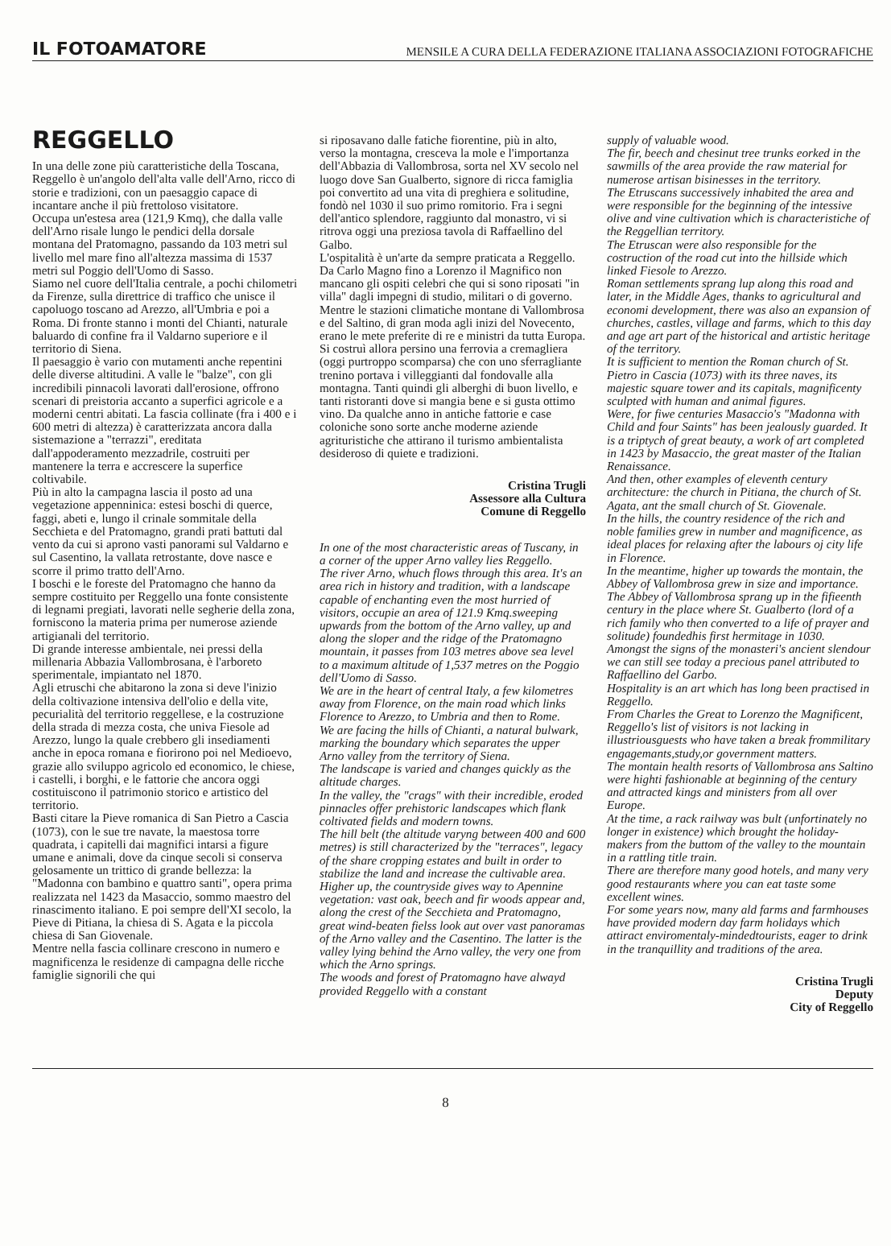IL FOTOAMATORE MENSILE A CURA DELLA FEDERAZIONE ITALIANA ASSOCIAZIONI FOTOGRAFICHE
REGGELLO
In una delle zone più caratteristiche della Toscana, Reggello è un'angolo dell'alta valle dell'Arno, ricco di storie e tradizioni, con un paesaggio capace di incantare anche il più frettoloso visitatore.
Occupa un'estesa area (121,9 Kmq), che dalla valle dell'Arno risale lungo le pendici della dorsale montana del Pratomagno, passando da 103 metri sul livello mel mare fino all'altezza massima di 1537 metri sul Poggio dell'Uomo di Sasso.
Siamo nel cuore dell'Italia centrale, a pochi chilometri da Firenze, sulla direttrice di traffico che unisce il capoluogo toscano ad Arezzo, all'Umbria e poi a Roma. Di fronte stanno i monti del Chianti, naturale baluardo di confine fra il Valdarno superiore e il territorio di Siena.
Il paesaggio è vario con mutamenti anche repentini delle diverse altitudini. A valle le "balze", con gli incredibili pinnacoli lavorati dall'erosione, offrono scenari di preistoria accanto a superfici agricole e a moderni centri abitati. La fascia collinate (fra i 400 e i 600 metri di altezza) è caratterizzata ancora dalla sistemazione a "terrazzi", ereditata dall'appoderamento mezzadrile, costruiti per mantenere la terra e accrescere la superfice coltivabile.
Più in alto la campagna lascia il posto ad una vegetazione appenninica: estesi boschi di querce, faggi, abeti e, lungo il crinale sommitale della Secchieta e del Pratomagno, grandi prati battuti dal vento da cui si aprono vasti panorami sul Valdarno e sul Casentino, la vallata retrostante, dove nasce e scorre il primo tratto dell'Arno.
I boschi e le foreste del Pratomagno che hanno da sempre costituito per Reggello una fonte consistente di legnami pregiati, lavorati nelle segherie della zona, forniscono la materia prima per numerose aziende artigianali del territorio.
Di grande interesse ambientale, nei pressi della millenaria Abbazia Vallombrosana, è l'arboreto sperimentale, impiantato nel 1870.
Agli etruschi che abitarono la zona si deve l'inizio della coltivazione intensiva dell'olio e della vite, pecurialità del territorio reggellese, e la costruzione della strada di mezza costa, che univa Fiesole ad Arezzo, lungo la quale crebbero gli insediamenti anche in epoca romana e fiorirono poi nel Medioevo, grazie allo sviluppo agricolo ed economico, le chiese, i castelli, i borghi, e le fattorie che ancora oggi costituiscono il patrimonio storico e artistico del territorio.
Basti citare la Pieve romanica di San Pietro a Cascia (1073), con le sue tre navate, la maestosa torre quadrata, i capitelli dai magnifici intarsi a figure umane e animali, dove da cinque secoli si conserva gelosamente un trittico di grande bellezza: la "Madonna con bambino e quattro santi", opera prima realizzata nel 1423 da Masaccio, sommo maestro del rinascimento italiano. E poi sempre dell'XI secolo, la Pieve di Pitiana, la chiesa di S. Agata e la piccola chiesa di San Giovenale.
Mentre nella fascia collinare crescono in numero e magnificenza le residenze di campagna delle ricche famiglie signorili che qui
si riposavano dalle fatiche fiorentine, più in alto, verso la montagna, cresceva la mole e l'importanza dell'Abbazia di Vallombrosa, sorta nel XV secolo nel luogo dove San Gualberto, signore di ricca famiglia poi convertito ad una vita di preghiera e solitudine, fondò nel 1030 il suo primo romitorio. Fra i segni dell'antico splendore, raggiunto dal monastro, vi si ritrova oggi una preziosa tavola di Raffaellino del Galbo.
L'ospitalità è un'arte da sempre praticata a Reggello.
Da Carlo Magno fino a Lorenzo il Magnifico non mancano gli ospiti celebri che qui si sono riposati "in villa" dagli impegni di studio, militari o di governo. Mentre le stazioni climatiche montane di Vallombrosa e del Saltino, di gran moda agli inizi del Novecento, erano le mete preferite di re e ministri da tutta Europa. Si costruì allora persino una ferrovia a cremagliera (oggi purtroppo scomparsa) che con uno sferragliante trenino portava i villeggianti dal fondovalle alla montagna. Tanti quindi gli alberghi di buon livello, e tanti ristoranti dove si mangia bene e si gusta ottimo vino. Da qualche anno in antiche fattorie e case coloniche sono sorte anche moderne aziende agrituristiche che attirano il turismo ambientalista desideroso di quiete e tradizioni.
Cristina Trugli
Assessore alla Cultura
Comune di Reggello
In one of the most characteristic areas of Tuscany, in a corner of the upper Arno valley lies Reggello.
The river Arno, whuch flows through this area. It's an area rich in history and tradition, with a landscape capable of enchanting even the most hurried of visitors, occupie an area of 121.9 Kmq.sweeping upwards from the bottom of the Arno valley, up and along the sloper and the ridge of the Pratomagno mountain, it passes from 103 metres above sea level to a maximum altitude of 1,537 metres on the Poggio dell'Uomo di Sasso.
We are in the heart of central Italy, a few kilometres away from Florence, on the main road which links Florence to Arezzo, to Umbria and then to Rome.
We are facing the hills of Chianti, a natural bulwark, marking the boundary which separates the upper Arno valley from the territory of Siena.
The landscape is varied and changes quickly as the altitude charges.
In the valley, the "crags" with their incredible, eroded pinnacles offer prehistoric landscapes which flank coltivated fields and modern towns.
The hill belt (the altitude varyng between 400 and 600 metres) is still characterized by the "terraces", legacy of the share cropping estates and built in order to stabilize the land and increase the cultivable area.
Higher up, the countryside gives way to Apennine vegetation: vast oak, beech and fir woods appear and, along the crest of the Secchieta and Pratomagno, great wind-beaten fielss look aut over vast panoramas of the Arno valley and the Casentino. The latter is the valley lying behind the Arno valley, the very one from which the Arno springs.
The woods and forest of Pratomagno have alwayd provided Reggello with a constant
supply of valuable wood.
The fir, beech and chesinut tree trunks eorked in the sawmills of the area provide the raw material for numerose artisan bisinesses in the territory.
The Etruscans successively inhabited the area and were responsible for the beginning of the intessive olive and vine cultivation which is characteristiche of the Reggellian territory.
The Etruscan were also responsible for the costruction of the road cut into the hillside which linked Fiesole to Arezzo.
Roman settlements sprang lup along this road and later, in the Middle Ages, thanks to agricultural and economi development, there was also an expansion of churches, castles, village and farms, which to this day and age art part of the historical and artistic heritage of the territory.
It is sufficient to mention the Roman church of St. Pietro in Cascia (1073) with its three naves, its majestic square tower and its capitals, magnificenty sculpted with human and animal figures.
Were, for fiwe centuries Masaccio's "Madonna with Child and four Saints" has been jealously guarded. It is a triptych of great beauty, a work of art completed in 1423 by Masaccio, the great master of the Italian Renaissance.
And then, other examples of eleventh century architecture: the church in Pitiana, the church of St. Agata, ant the small church of St. Giovenale.
In the hills, the country residence of the rich and noble families grew in number and magnificence, as ideal places for relaxing after the labours oj city life in Florence.
In the meantime, higher up towards the montain, the Abbey of Vallombrosa grew in size and importance.
The Abbey of Vallombrosa sprang up in the fifieenth century in the place where St. Gualberto (lord of a rich family who then converted to a life of prayer and solitude) foundedhis first hermitage in 1030.
Amongst the signs of the monasteri's ancient slendour we can still see today a precious panel attributed to Raffaellino del Garbo.
Hospitality is an art which has long been practised in Reggello.
From Charles the Great to Lorenzo the Magnificent, Reggello's list of visitors is not lacking in illustriousguests who have taken a break frommilitary engagemants,study,or government matters.
The montain health resorts of Vallombrosa ans Saltino were highti fashionable at beginning of the century and attracted kings and ministers from all over Europe.
At the time, a rack railway was bult (unfortinately no longer in existence) which brought the holiday-makers from the buttom of the valley to the mountain in a rattling title train.
There are therefore many good hotels, and many very good restaurants where you can eat taste some excellent wines.
For some years now, many ald farms and farmhouses have provided modern day farm holidays which attiract enviromentaly-mindedtourists, eager to drink in the tranquillity and traditions of the area.
Cristina Trugli
Deputy
City of Reggello
8